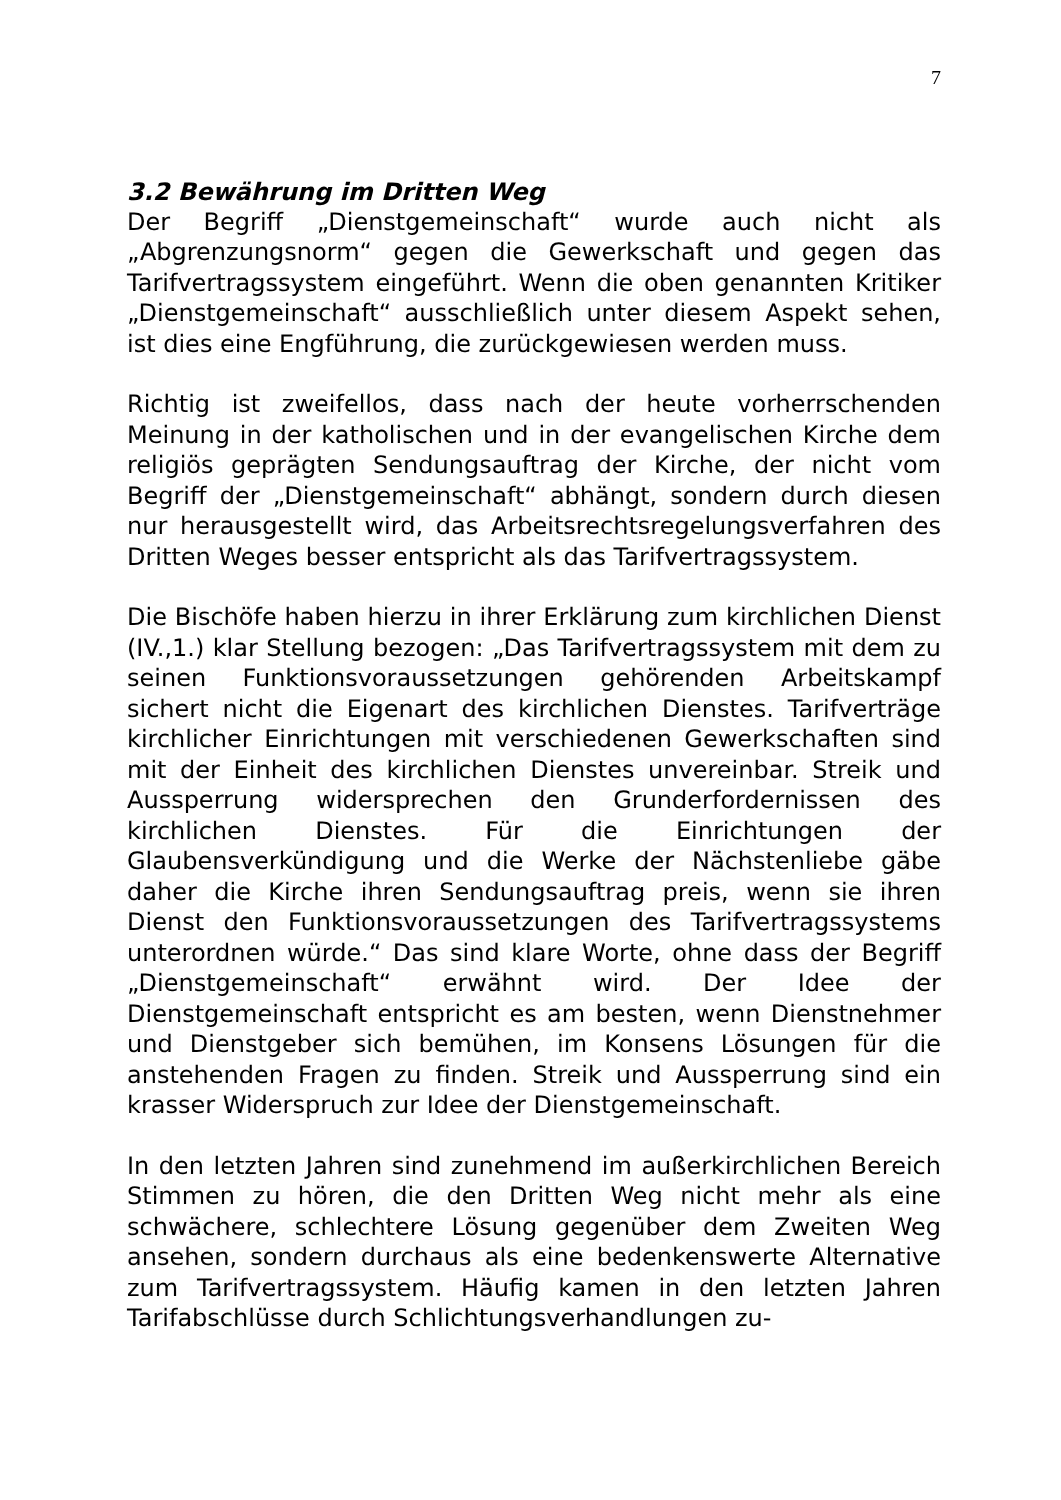7
3.2 Bewährung im Dritten Weg
Der Begriff „Dienstgemeinschaft“ wurde auch nicht als „Abgrenzungsnorm“ gegen die Gewerkschaft und gegen das Tarifvertragssystem eingeführt. Wenn die oben genannten Kritiker „Dienstgemeinschaft“ ausschließlich unter diesem Aspekt sehen, ist dies eine Engführung, die zurückgewiesen werden muss.
Richtig ist zweifellos, dass nach der heute vorherrschenden Meinung in der katholischen und in der evangelischen Kirche dem religiös geprägten Sendungsauftrag der Kirche, der nicht vom Begriff der „Dienstgemeinschaft“ abhängt, sondern durch diesen nur herausgestellt wird, das Arbeitsrechtsregelungsverfahren des Dritten Weges besser entspricht als das Tarifvertragssystem.
Die Bischöfe haben hierzu in ihrer Erklärung zum kirchlichen Dienst (IV.,1.) klar Stellung bezogen: „Das Tarifvertragssystem mit dem zu seinen Funktionsvoraussetzungen gehörenden Arbeitskampf sichert nicht die Eigenart des kirchlichen Dienstes. Tarifverträge kirchlicher Einrichtungen mit verschiedenen Gewerkschaften sind mit der Einheit des kirchlichen Dienstes unvereinbar. Streik und Aussperrung widersprechen den Grunderfordernissen des kirchlichen Dienstes. Für die Einrichtungen der Glaubensverkündigung und die Werke der Nächstenliebe gäbe daher die Kirche ihren Sendungsauftrag preis, wenn sie ihren Dienst den Funktionsvoraussetzungen des Tarifvertragssystems unterordnen würde.“ Das sind klare Worte, ohne dass der Begriff „Dienstgemeinschaft“ erwähnt wird. Der Idee der Dienstgemeinschaft entspricht es am besten, wenn Dienstnehmer und Dienstgeber sich bemühen, im Konsens Lösungen für die anstehenden Fragen zu finden. Streik und Aussperrung sind ein krasser Widerspruch zur Idee der Dienstgemeinschaft.
In den letzten Jahren sind zunehmend im außerkirchlichen Bereich Stimmen zu hören, die den Dritten Weg nicht mehr als eine schwächere, schlechtere Lösung gegenüber dem Zweiten Weg ansehen, sondern durchaus als eine bedenkenswerte Alternative zum Tarifvertragssystem. Häufig kamen in den letzten Jahren Tarifabschlüsse durch Schlichtungsverhandlungen zu-